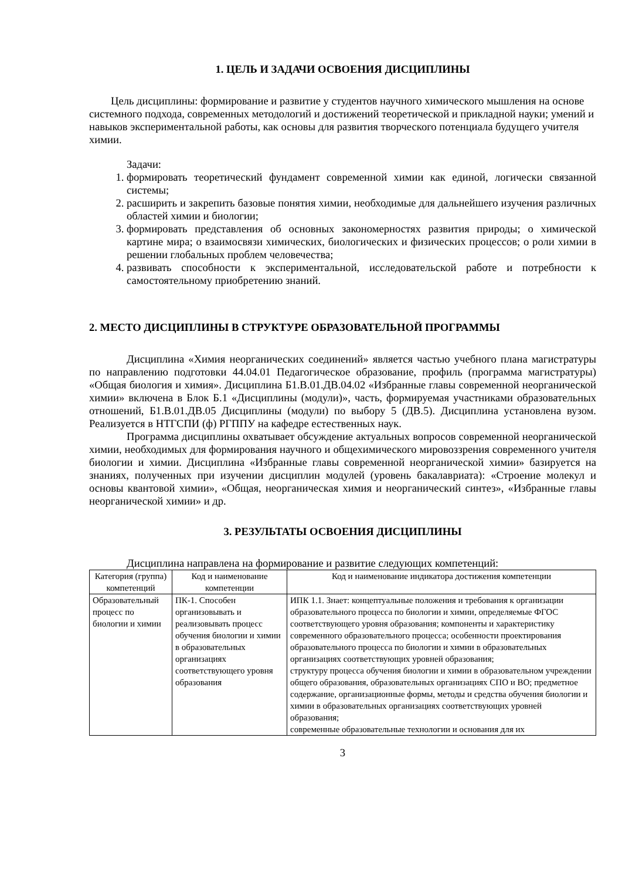1. ЦЕЛЬ И ЗАДАЧИ ОСВОЕНИЯ ДИСЦИПЛИНЫ
Цель дисциплины: формирование и развитие у студентов научного химического мышления на основе системного подхода, современных методологий и достижений теоретической и прикладной науки; умений и навыков экспериментальной работы, как основы для развития творческого потенциала будущего учителя химии.
Задачи:
1. формировать теоретический фундамент современной химии как единой, логически связанной системы;
2. расширить и закрепить базовые понятия химии, необходимые для дальнейшего изучения различных областей химии и биологии;
3. формировать представления об основных закономерностях развития природы; о химической картине мира; о взаимосвязи химических, биологических и физических процессов; о роли химии в решении глобальных проблем человечества;
4. развивать способности к экспериментальной, исследовательской работе и потребности к самостоятельному приобретению знаний.
2. МЕСТО ДИСЦИПЛИНЫ В СТРУКТУРЕ ОБРАЗОВАТЕЛЬНОЙ ПРОГРАММЫ
Дисциплина «Химия неорганических соединений» является частью учебного плана магистратуры по направлению подготовки 44.04.01 Педагогическое образование, профиль (программа магистратуры) «Общая биология и химия». Дисциплина Б1.В.01.ДВ.04.02 «Избранные главы современной неорганической химии» включена в Блок Б.1 «Дисциплины (модули)», часть, формируемая участниками образовательных отношений, Б1.В.01.ДВ.05 Дисциплины (модули) по выбору 5 (ДВ.5). Дисциплина установлена вузом. Реализуется в НТГСПИ (ф) РГППУ на кафедре естественных наук.
Программа дисциплины охватывает обсуждение актуальных вопросов современной неорганической химии, необходимых для формирования научного и общехимического мировоззрения современного учителя биологии и химии. Дисциплина «Избранные главы современной неорганической химии» базируется на знаниях, полученных при изучении дисциплин модулей (уровень бакалавриата): «Строение молекул и основы квантовой химии», «Общая, неорганическая химия и неорганический синтез», «Избранные главы неорганической химии» и др.
3. РЕЗУЛЬТАТЫ ОСВОЕНИЯ ДИСЦИПЛИНЫ
Дисциплина направлена на формирование и развитие следующих компетенций:
| Категория (группа) компетенций | Код и наименование компетенции | Код и наименование индикатора достижения компетенции |
| --- | --- | --- |
| Образовательный процесс по биологии и химии | ПК-1. Способен организовывать и реализовывать процесс обучения биологии и химии в образовательных организациях соответствующего уровня образования | ИПК 1.1. Знает: концептуальные положения и требования к организации образовательного процесса по биологии и химии, определяемые ФГОС соответствующего уровня образования; компоненты и характеристику современного образовательного процесса; особенности проектирования образовательного процесса по биологии и химии в образовательных организациях соответствующих уровней образования; структуру процесса обучения биологии и химии в образовательном учреждении общего образования, образовательных организациях СПО и ВО; предметное содержание, организационные формы, методы и средства обучения биологии и химии в образовательных организациях соответствующих уровней образования; современные образовательные технологии и основания для их |
3